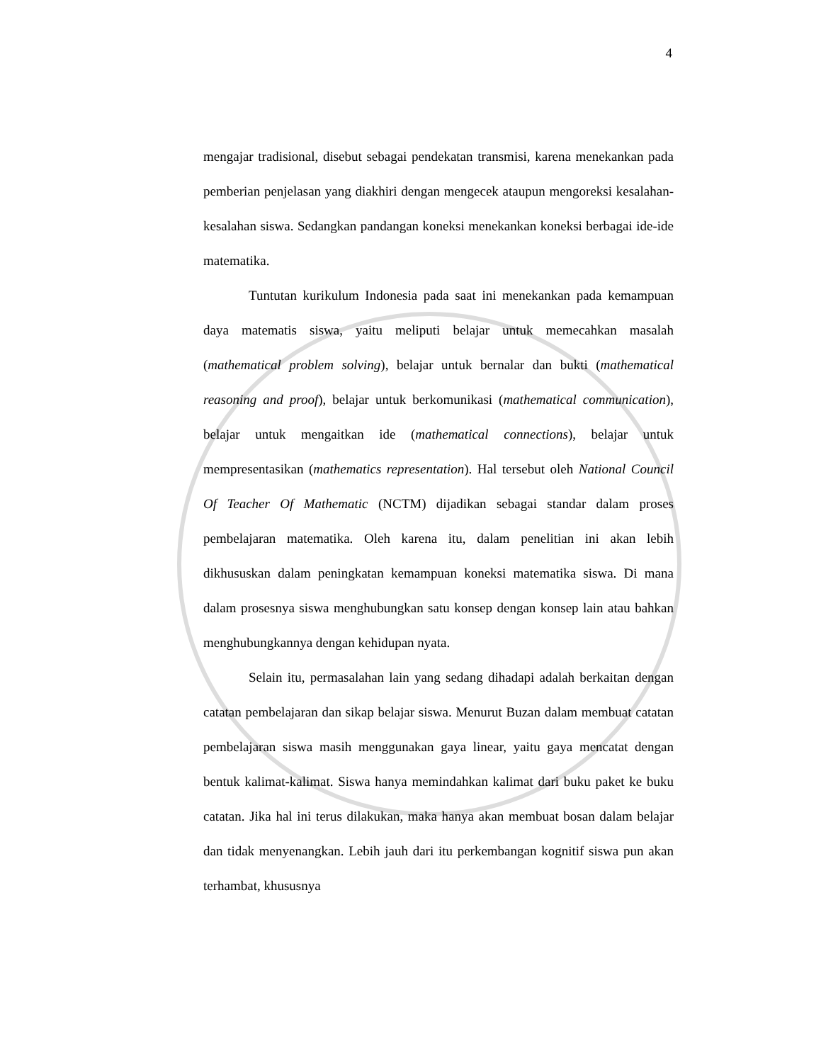4
mengajar tradisional, disebut sebagai pendekatan transmisi, karena menekankan pada pemberian penjelasan yang diakhiri dengan mengecek ataupun mengoreksi kesalahan-kesalahan siswa. Sedangkan pandangan koneksi menekankan koneksi berbagai ide-ide matematika.
Tuntutan kurikulum Indonesia pada saat ini menekankan pada kemampuan daya matematis siswa, yaitu meliputi belajar untuk memecahkan masalah (mathematical problem solving), belajar untuk bernalar dan bukti (mathematical reasoning and proof), belajar untuk berkomunikasi (mathematical communication), belajar untuk mengaitkan ide (mathematical connections), belajar untuk mempresentasikan (mathematics representation). Hal tersebut oleh National Council Of Teacher Of Mathematic (NCTM) dijadikan sebagai standar dalam proses pembelajaran matematika. Oleh karena itu, dalam penelitian ini akan lebih dikhususkan dalam peningkatan kemampuan koneksi matematika siswa. Di mana dalam prosesnya siswa menghubungkan satu konsep dengan konsep lain atau bahkan menghubungkannya dengan kehidupan nyata.
Selain itu, permasalahan lain yang sedang dihadapi adalah berkaitan dengan catatan pembelajaran dan sikap belajar siswa. Menurut Buzan dalam membuat catatan pembelajaran siswa masih menggunakan gaya linear, yaitu gaya mencatat dengan bentuk kalimat-kalimat. Siswa hanya memindahkan kalimat dari buku paket ke buku catatan. Jika hal ini terus dilakukan, maka hanya akan membuat bosan dalam belajar dan tidak menyenangkan. Lebih jauh dari itu perkembangan kognitif siswa pun akan terhambat, khususnya